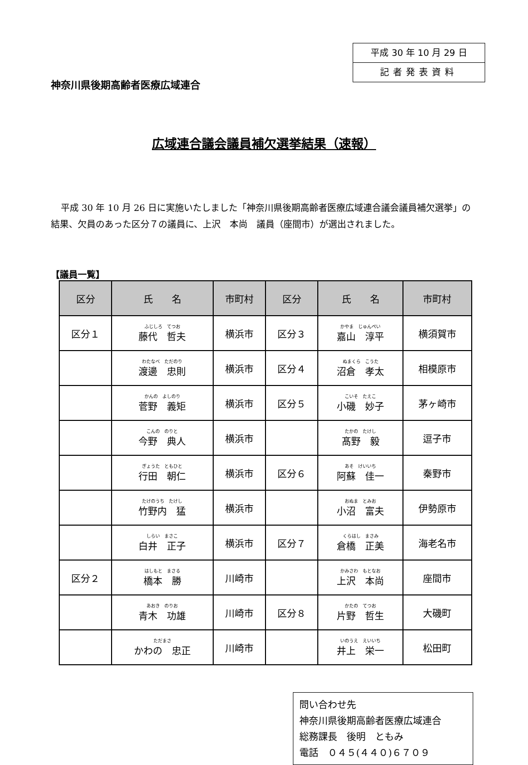平成 30 年 10 月 29 日
記者発表資料
神奈川県後期高齢者医療広域連合
広域連合議会議員補欠選挙結果（速報）
平成 30 年 10 月 26 日に実施いたしました「神奈川県後期高齢者医療広域連合議会議員補欠選挙」の結果、欠員のあった区分７の議員に、上沢　本尚　議員（座間市）が選出されました。
【議員一覧】
| 区分 | 氏 名 | 市町村 | 区分 | 氏 名 | 市町村 |
| --- | --- | --- | --- | --- | --- |
| 区分１ | ふじしろ てつお 藤代 哲夫 | 横浜市 | 区分３ | かやま じゅんぺい 嘉山 淳平 | 横須賀市 |
| | わたなべ ただのり 渡邊 忠則 | 横浜市 | 区分４ | ぬまくら こうた 沼倉 孝太 | 相模原市 |
| | かんの よしのり 菅野 義矩 | 横浜市 | 区分５ | こいそ たえこ 小磯 妙子 | 茅ヶ崎市 |
| | こんの のりと 今野 典人 | 横浜市 | | たかの たけし 髙野 毅 | 逗子市 |
| | ぎょうた ともひと 行田 朝仁 | 横浜市 | 区分６ | あそ けいいち 阿蘇 佳一 | 秦野市 |
| | たけのうち たけし 竹野内 猛 | 横浜市 | | おぬま とみお 小沼 富夫 | 伊勢原市 |
| | しらい まさこ 白井 正子 | 横浜市 | 区分７ | くらはし まさみ 倉橋 正美 | 海老名市 |
| 区分２ | はしもと まさる 橋本 勝 | 川崎市 | | かみさわ もとなお 上沢 本尚 | 座間市 |
| | あおき のりお 青木 功雄 | 川崎市 | 区分８ | かたの てつお 片野 哲生 | 大磯町 |
| | ただまさ かわの 忠正 | 川崎市 | | いのうえ えいいち 井上 栄一 | 松田町 |
問い合わせ先
神奈川県後期高齢者医療広域連合
総務課長　後明　ともみ
電話　０４５(４４０)６７０９